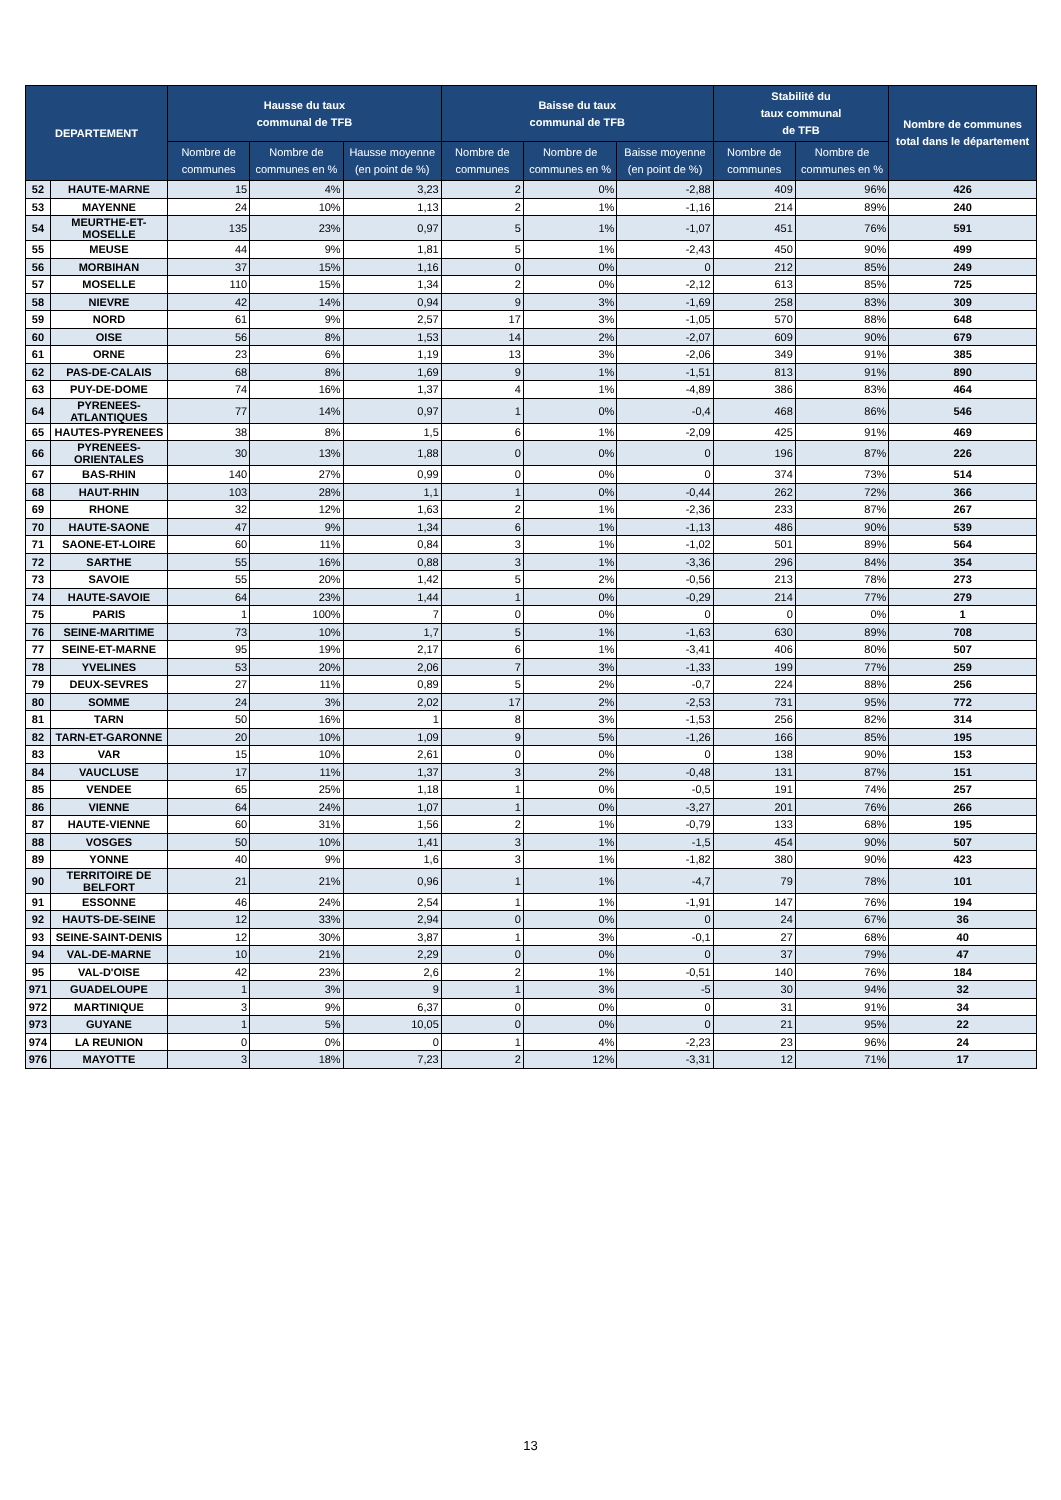| DEPARTEMENT | | Hausse du taux communal de TFB | | | Baisse du taux communal de TFB | | | Stabilité du taux communal de TFB | | Nombre de communes total dans le département |
| --- | --- | --- | --- | --- | --- | --- | --- | --- | --- | --- |
| | | Nombre de communes | Nombre de communes en % | Hausse moyenne (en point de %) | Nombre de communes | Nombre de communes en % | Baisse moyenne (en point de %) | Nombre de communes | Nombre de communes en % | |
| 52 | HAUTE-MARNE | 15 | 4% | 3,23 | 2 | 0% | -2,88 | 409 | 96% | 426 |
| 53 | MAYENNE | 24 | 10% | 1,13 | 2 | 1% | -1,16 | 214 | 89% | 240 |
| 54 | MEURTHE-ET-MOSELLE | 135 | 23% | 0,97 | 5 | 1% | -1,07 | 451 | 76% | 591 |
| 55 | MEUSE | 44 | 9% | 1,81 | 5 | 1% | -2,43 | 450 | 90% | 499 |
| 56 | MORBIHAN | 37 | 15% | 1,16 | 0 | 0% | 0 | 212 | 85% | 249 |
| 57 | MOSELLE | 110 | 15% | 1,34 | 2 | 0% | -2,12 | 613 | 85% | 725 |
| 58 | NIEVRE | 42 | 14% | 0,94 | 9 | 3% | -1,69 | 258 | 83% | 309 |
| 59 | NORD | 61 | 9% | 2,57 | 17 | 3% | -1,05 | 570 | 88% | 648 |
| 60 | OISE | 56 | 8% | 1,53 | 14 | 2% | -2,07 | 609 | 90% | 679 |
| 61 | ORNE | 23 | 6% | 1,19 | 13 | 3% | -2,06 | 349 | 91% | 385 |
| 62 | PAS-DE-CALAIS | 68 | 8% | 1,69 | 9 | 1% | -1,51 | 813 | 91% | 890 |
| 63 | PUY-DE-DOME | 74 | 16% | 1,37 | 4 | 1% | -4,89 | 386 | 83% | 464 |
| 64 | PYRENEES-ATLANTIQUES | 77 | 14% | 0,97 | 1 | 0% | -0,4 | 468 | 86% | 546 |
| 65 | HAUTES-PYRENEES | 38 | 8% | 1,5 | 6 | 1% | -2,09 | 425 | 91% | 469 |
| 66 | PYRENEES-ORIENTALES | 30 | 13% | 1,88 | 0 | 0% | 0 | 196 | 87% | 226 |
| 67 | BAS-RHIN | 140 | 27% | 0,99 | 0 | 0% | 0 | 374 | 73% | 514 |
| 68 | HAUT-RHIN | 103 | 28% | 1,1 | 1 | 0% | -0,44 | 262 | 72% | 366 |
| 69 | RHONE | 32 | 12% | 1,63 | 2 | 1% | -2,36 | 233 | 87% | 267 |
| 70 | HAUTE-SAONE | 47 | 9% | 1,34 | 6 | 1% | -1,13 | 486 | 90% | 539 |
| 71 | SAONE-ET-LOIRE | 60 | 11% | 0,84 | 3 | 1% | -1,02 | 501 | 89% | 564 |
| 72 | SARTHE | 55 | 16% | 0,88 | 3 | 1% | -3,36 | 296 | 84% | 354 |
| 73 | SAVOIE | 55 | 20% | 1,42 | 5 | 2% | -0,56 | 213 | 78% | 273 |
| 74 | HAUTE-SAVOIE | 64 | 23% | 1,44 | 1 | 0% | -0,29 | 214 | 77% | 279 |
| 75 | PARIS | 1 | 100% | 7 | 0 | 0% | 0 | 0 | 0% | 1 |
| 76 | SEINE-MARITIME | 73 | 10% | 1,7 | 5 | 1% | -1,63 | 630 | 89% | 708 |
| 77 | SEINE-ET-MARNE | 95 | 19% | 2,17 | 6 | 1% | -3,41 | 406 | 80% | 507 |
| 78 | YVELINES | 53 | 20% | 2,06 | 7 | 3% | -1,33 | 199 | 77% | 259 |
| 79 | DEUX-SEVRES | 27 | 11% | 0,89 | 5 | 2% | -0,7 | 224 | 88% | 256 |
| 80 | SOMME | 24 | 3% | 2,02 | 17 | 2% | -2,53 | 731 | 95% | 772 |
| 81 | TARN | 50 | 16% | 1 | 8 | 3% | -1,53 | 256 | 82% | 314 |
| 82 | TARN-ET-GARONNE | 20 | 10% | 1,09 | 9 | 5% | -1,26 | 166 | 85% | 195 |
| 83 | VAR | 15 | 10% | 2,61 | 0 | 0% | 0 | 138 | 90% | 153 |
| 84 | VAUCLUSE | 17 | 11% | 1,37 | 3 | 2% | -0,48 | 131 | 87% | 151 |
| 85 | VENDEE | 65 | 25% | 1,18 | 1 | 0% | -0,5 | 191 | 74% | 257 |
| 86 | VIENNE | 64 | 24% | 1,07 | 1 | 0% | -3,27 | 201 | 76% | 266 |
| 87 | HAUTE-VIENNE | 60 | 31% | 1,56 | 2 | 1% | -0,79 | 133 | 68% | 195 |
| 88 | VOSGES | 50 | 10% | 1,41 | 3 | 1% | -1,5 | 454 | 90% | 507 |
| 89 | YONNE | 40 | 9% | 1,6 | 3 | 1% | -1,82 | 380 | 90% | 423 |
| 90 | TERRITOIRE DE BELFORT | 21 | 21% | 0,96 | 1 | 1% | -4,7 | 79 | 78% | 101 |
| 91 | ESSONNE | 46 | 24% | 2,54 | 1 | 1% | -1,91 | 147 | 76% | 194 |
| 92 | HAUTS-DE-SEINE | 12 | 33% | 2,94 | 0 | 0% | 0 | 24 | 67% | 36 |
| 93 | SEINE-SAINT-DENIS | 12 | 30% | 3,87 | 1 | 3% | -0,1 | 27 | 68% | 40 |
| 94 | VAL-DE-MARNE | 10 | 21% | 2,29 | 0 | 0% | 0 | 37 | 79% | 47 |
| 95 | VAL-D'OISE | 42 | 23% | 2,6 | 2 | 1% | -0,51 | 140 | 76% | 184 |
| 971 | GUADELOUPE | 1 | 3% | 9 | 1 | 3% | -5 | 30 | 94% | 32 |
| 972 | MARTINIQUE | 3 | 9% | 6,37 | 0 | 0% | 0 | 31 | 91% | 34 |
| 973 | GUYANE | 1 | 5% | 10,05 | 0 | 0% | 0 | 21 | 95% | 22 |
| 974 | LA REUNION | 0 | 0% | 0 | 1 | 4% | -2,23 | 23 | 96% | 24 |
| 976 | MAYOTTE | 3 | 18% | 7,23 | 2 | 12% | -3,31 | 12 | 71% | 17 |
13